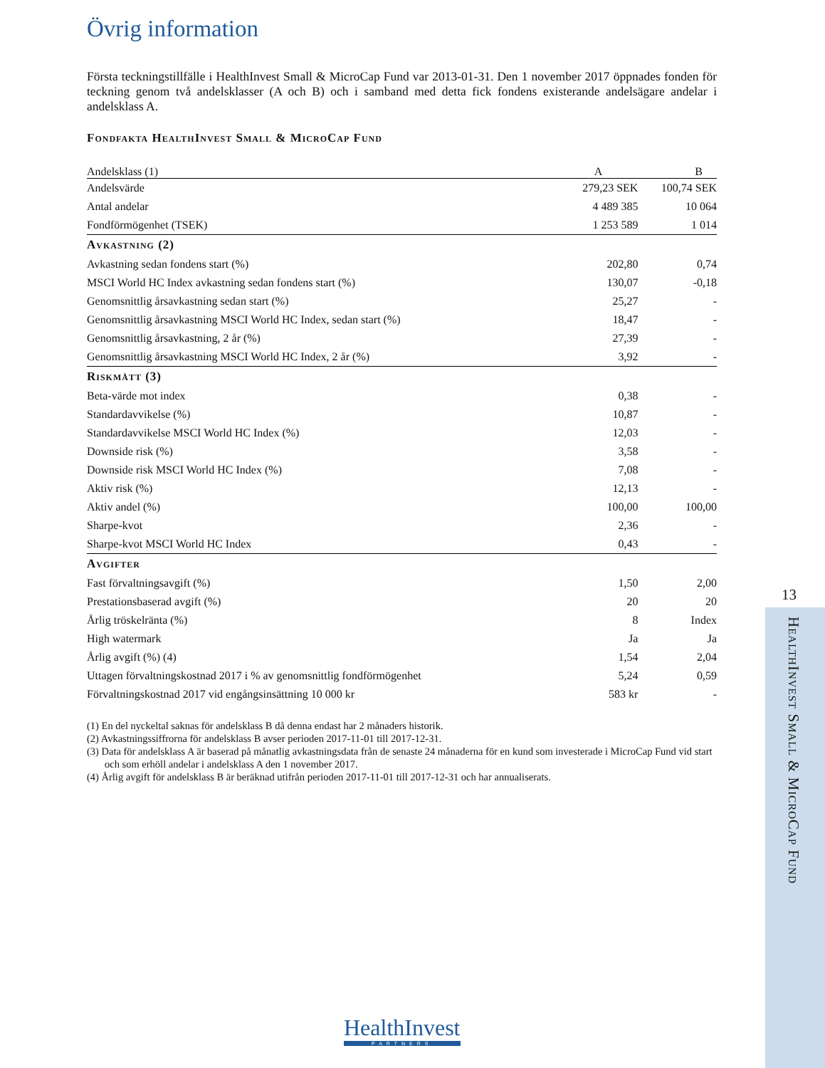Övrig information
Första teckningstillfälle i HealthInvest Small & MicroCap Fund var 2013-01-31. Den 1 november 2017 öppnades fonden för teckning genom två andelsklasser (A och B) och i samband med detta fick fondens existerande andelsägare andelar i andelsklass A.
Fondfakta HealthInvest Small & MicroCap Fund
| Andelsklass (1) | A | B |
| --- | --- | --- |
| Andelsvärde | 279,23 SEK | 100,74 SEK |
| Antal andelar | 4 489 385 | 10 064 |
| Fondförmögenhet (TSEK) | 1 253 589 | 1 014 |
| Avkastning (2) | | |
| Avkastning sedan fondens start (%) | 202,80 | 0,74 |
| MSCI World HC Index avkastning sedan fondens start (%) | 130,07 | -0,18 |
| Genomsnittlig årsavkastning sedan start (%) | 25,27 | - |
| Genomsnittlig årsavkastning MSCI World HC Index, sedan start (%) | 18,47 | - |
| Genomsnittlig årsavkastning, 2 år (%) | 27,39 | - |
| Genomsnittlig årsavkastning MSCI World HC Index, 2 år (%) | 3,92 | - |
| Riskmått (3) | | |
| Beta-värde mot index | 0,38 | - |
| Standardavvikelse (%) | 10,87 | - |
| Standardavvikelse MSCI World HC Index (%) | 12,03 | - |
| Downside risk (%) | 3,58 | - |
| Downside risk MSCI World HC Index (%) | 7,08 | - |
| Aktiv risk (%) | 12,13 | - |
| Aktiv andel (%) | 100,00 | 100,00 |
| Sharpe-kvot | 2,36 | - |
| Sharpe-kvot MSCI World HC Index | 0,43 | - |
| Avgifter | | |
| Fast förvaltningsavgift (%) | 1,50 | 2,00 |
| Prestationsbaserad avgift (%) | 20 | 20 |
| Årlig tröskelränta (%) | 8 | Index |
| High watermark | Ja | Ja |
| Årlig avgift (%) (4) | 1,54 | 2,04 |
| Uttagen förvaltningskostnad 2017 i % av genomsnittlig fondförmögenhet | 5,24 | 0,59 |
| Förvaltningskostnad 2017 vid engångsinsättning 10 000 kr | 583 kr | - |
(1) En del nyckeltal saknas för andelsklass B då denna endast har 2 månaders historik.
(2) Avkastningssiffrorna för andelsklass B avser perioden 2017-11-01 till 2017-12-31.
(3) Data för andelsklass A är baserad på månatlig avkastningsdata från de senaste 24 månaderna för en kund som investerade i MicroCap Fund vid start och som erhöll andelar i andelsklass A den 1 november 2017.
(4) Årlig avgift för andelsklass B är beräknad utifrån perioden 2017-11-01 till 2017-12-31 och har annualiserats.
13
HealthInvest Small & MicroCap Fund
HealthInvest
PARTNERS